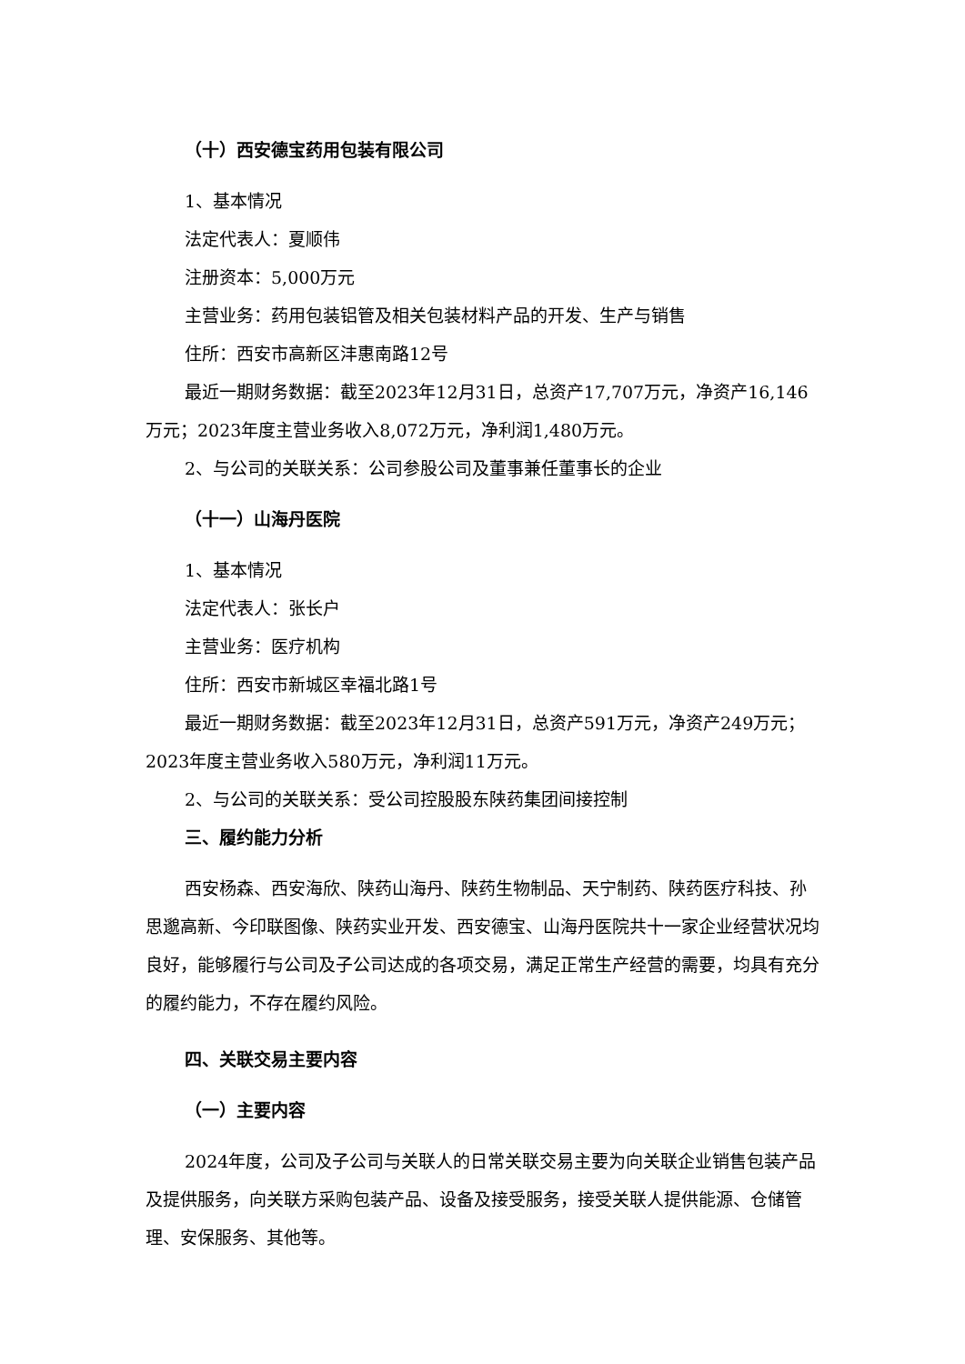（十）西安德宝药用包装有限公司
1、基本情况
法定代表人：夏顺伟
注册资本：5,000万元
主营业务：药用包装铝管及相关包装材料产品的开发、生产与销售
住所：西安市高新区沣惠南路12号
最近一期财务数据：截至2023年12月31日，总资产17,707万元，净资产16,146万元；2023年度主营业务收入8,072万元，净利润1,480万元。
2、与公司的关联关系：公司参股公司及董事兼任董事长的企业
（十一）山海丹医院
1、基本情况
法定代表人：张长户
主营业务：医疗机构
住所：西安市新城区幸福北路1号
最近一期财务数据：截至2023年12月31日，总资产591万元，净资产249万元；2023年度主营业务收入580万元，净利润11万元。
2、与公司的关联关系：受公司控股股东陕药集团间接控制
三、履约能力分析
西安杨森、西安海欣、陕药山海丹、陕药生物制品、天宁制药、陕药医疗科技、孙思邈高新、今印联图像、陕药实业开发、西安德宝、山海丹医院共十一家企业经营状况均良好，能够履行与公司及子公司达成的各项交易，满足正常生产经营的需要，均具有充分的履约能力，不存在履约风险。
四、关联交易主要内容
（一）主要内容
2024年度，公司及子公司与关联人的日常关联交易主要为向关联企业销售包装产品及提供服务，向关联方采购包装产品、设备及接受服务，接受关联人提供能源、仓储管理、安保服务、其他等。